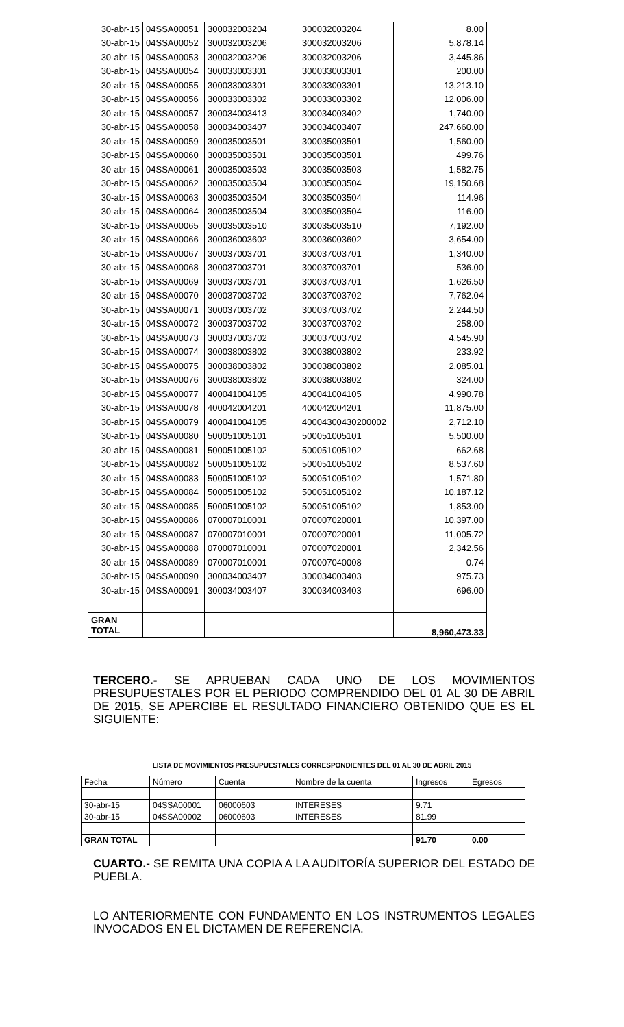| 30-abr-15 | 04SSA00051 | 300032003204 | 300032003204 | 8.00 |
| 30-abr-15 | 04SSA00052 | 300032003206 | 300032003206 | 5,878.14 |
| 30-abr-15 | 04SSA00053 | 300032003206 | 300032003206 | 3,445.86 |
| 30-abr-15 | 04SSA00054 | 300033003301 | 300033003301 | 200.00 |
| 30-abr-15 | 04SSA00055 | 300033003301 | 300033003301 | 13,213.10 |
| 30-abr-15 | 04SSA00056 | 300033003302 | 300033003302 | 12,006.00 |
| 30-abr-15 | 04SSA00057 | 300034003413 | 300034003402 | 1,740.00 |
| 30-abr-15 | 04SSA00058 | 300034003407 | 300034003407 | 247,660.00 |
| 30-abr-15 | 04SSA00059 | 300035003501 | 300035003501 | 1,560.00 |
| 30-abr-15 | 04SSA00060 | 300035003501 | 300035003501 | 499.76 |
| 30-abr-15 | 04SSA00061 | 300035003503 | 300035003503 | 1,582.75 |
| 30-abr-15 | 04SSA00062 | 300035003504 | 300035003504 | 19,150.68 |
| 30-abr-15 | 04SSA00063 | 300035003504 | 300035003504 | 114.96 |
| 30-abr-15 | 04SSA00064 | 300035003504 | 300035003504 | 116.00 |
| 30-abr-15 | 04SSA00065 | 300035003510 | 300035003510 | 7,192.00 |
| 30-abr-15 | 04SSA00066 | 300036003602 | 300036003602 | 3,654.00 |
| 30-abr-15 | 04SSA00067 | 300037003701 | 300037003701 | 1,340.00 |
| 30-abr-15 | 04SSA00068 | 300037003701 | 300037003701 | 536.00 |
| 30-abr-15 | 04SSA00069 | 300037003701 | 300037003701 | 1,626.50 |
| 30-abr-15 | 04SSA00070 | 300037003702 | 300037003702 | 7,762.04 |
| 30-abr-15 | 04SSA00071 | 300037003702 | 300037003702 | 2,244.50 |
| 30-abr-15 | 04SSA00072 | 300037003702 | 300037003702 | 258.00 |
| 30-abr-15 | 04SSA00073 | 300037003702 | 300037003702 | 4,545.90 |
| 30-abr-15 | 04SSA00074 | 300038003802 | 300038003802 | 233.92 |
| 30-abr-15 | 04SSA00075 | 300038003802 | 300038003802 | 2,085.01 |
| 30-abr-15 | 04SSA00076 | 300038003802 | 300038003802 | 324.00 |
| 30-abr-15 | 04SSA00077 | 400041004105 | 400041004105 | 4,990.78 |
| 30-abr-15 | 04SSA00078 | 400042004201 | 400042004201 | 11,875.00 |
| 30-abr-15 | 04SSA00079 | 400041004105 | 40004300430200002 | 2,712.10 |
| 30-abr-15 | 04SSA00080 | 500051005101 | 500051005101 | 5,500.00 |
| 30-abr-15 | 04SSA00081 | 500051005102 | 500051005102 | 662.68 |
| 30-abr-15 | 04SSA00082 | 500051005102 | 500051005102 | 8,537.60 |
| 30-abr-15 | 04SSA00083 | 500051005102 | 500051005102 | 1,571.80 |
| 30-abr-15 | 04SSA00084 | 500051005102 | 500051005102 | 10,187.12 |
| 30-abr-15 | 04SSA00085 | 500051005102 | 500051005102 | 1,853.00 |
| 30-abr-15 | 04SSA00086 | 070007010001 | 070007020001 | 10,397.00 |
| 30-abr-15 | 04SSA00087 | 070007010001 | 070007020001 | 11,005.72 |
| 30-abr-15 | 04SSA00088 | 070007010001 | 070007020001 | 2,342.56 |
| 30-abr-15 | 04SSA00089 | 070007010001 | 070007040008 | 0.74 |
| 30-abr-15 | 04SSA00090 | 300034003407 | 300034003403 | 975.73 |
| 30-abr-15 | 04SSA00091 | 300034003407 | 300034003403 | 696.00 |
| GRAN TOTAL | | | | 8,960,473.33 |
TERCERO.- SE APRUEBAN CADA UNO DE LOS MOVIMIENTOS PRESUPUESTALES POR EL PERIODO COMPRENDIDO DEL 01 AL 30 DE ABRIL DE 2015, SE APERCIBE EL RESULTADO FINANCIERO OBTENIDO QUE ES EL SIGUIENTE:
LISTA DE MOVIMIENTOS PRESUPUESTALES CORRESPONDIENTES DEL 01 AL 30 DE ABRIL 2015
| Fecha | Número | Cuenta | Nombre de la cuenta | Ingresos | Egresos |
| 30-abr-15 | 04SSA00001 | 06000603 | INTERESES | 9.71 | |
| 30-abr-15 | 04SSA00002 | 06000603 | INTERESES | 81.99 | |
| GRAN TOTAL | | | | 91.70 | 0.00 |
CUARTO.- SE REMITA UNA COPIA A LA AUDITORÍA SUPERIOR DEL ESTADO DE PUEBLA.
LO ANTERIORMENTE CON FUNDAMENTO EN LOS INSTRUMENTOS LEGALES INVOCADOS EN EL DICTAMEN DE REFERENCIA.